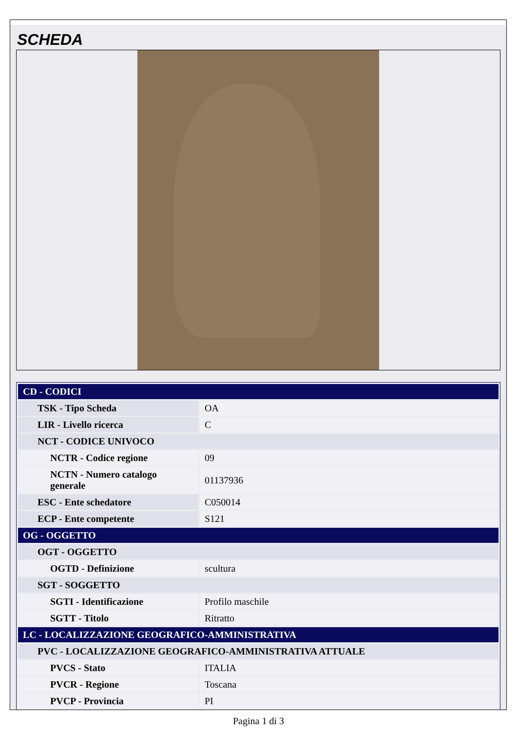SCHEDA
| CD - CODICI | |
| TSK - Tipo Scheda | OA |
| LIR - Livello ricerca | C |
| NCT - CODICE UNIVOCO | |
| NCTR - Codice regione | 09 |
| NCTN - Numero catalogo generale | 01137936 |
| ESC - Ente schedatore | C050014 |
| ECP - Ente competente | S121 |
| OG - OGGETTO | |
| OGT - OGGETTO | |
| OGTD - Definizione | scultura |
| SGT - SOGGETTO | |
| SGTI - Identificazione | Profilo maschile |
| SGTT - Titolo | Ritratto |
| LC - LOCALIZZAZIONE GEOGRAFICO-AMMINISTRATIVA | |
| PVC - LOCALIZZAZIONE GEOGRAFICO-AMMINISTRATIVA ATTUALE | |
| PVCS - Stato | ITALIA |
| PVCR - Regione | Toscana |
| PVCP - Provincia | PI |
Pagina 1 di 3